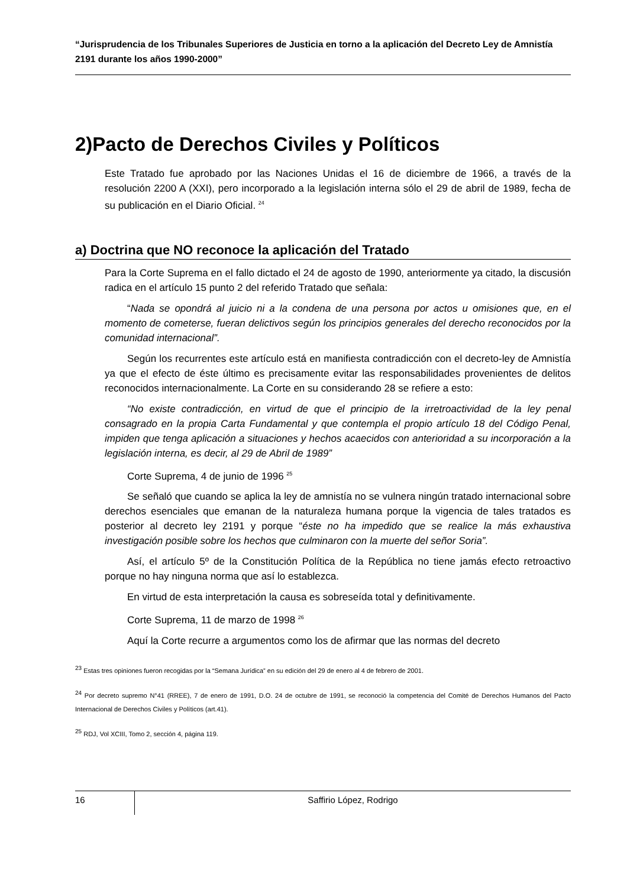“Jurisprudencia de los Tribunales Superiores de Justicia en torno a la aplicación del Decreto Ley de Amnistía 2191 durante los años 1990-2000”
2)Pacto de Derechos Civiles y Políticos
Este Tratado fue aprobado por las Naciones Unidas el 16 de diciembre de 1966, a través de la resolución 2200 A (XXI), pero incorporado a la legislación interna sólo el 29 de abril de 1989, fecha de su publicación en el Diario Oficial. <sup>24</sup>
a) Doctrina que NO reconoce la aplicación del Tratado
Para la Corte Suprema en el fallo dictado el 24 de agosto de 1990, anteriormente ya citado, la discusión radica en el artículo 15 punto 2 del referido Tratado que señala:
“Nada se opondrá al juicio ni a la condena de una persona por actos u omisiones que, en el momento de cometerse, fueran delictivos según los principios generales del derecho reconocidos por la comunidad internacional”.
Según los recurrentes este artículo está en manifiesta contradicción con el decreto-ley de Amnistía ya que el efecto de éste último es precisamente evitar las responsabilidades provenientes de delitos reconocidos internacionalmente. La Corte en su considerando 28 se refiere a esto:
“No existe contradicción, en virtud de que el principio de la irretroactividad de la ley penal consagrado en la propia Carta Fundamental y que contempla el propio artículo 18 del Código Penal, impiden que tenga aplicación a situaciones y hechos acaecidos con anterioridad a su incorporación a la legislación interna, es decir, al 29 de Abril de 1989”
Corte Suprema, 4 de junio de 1996 <sup>25</sup>
Se señaló que cuando se aplica la ley de amnistía no se vulnera ningún tratado internacional sobre derechos esenciales que emanan de la naturaleza humana porque la vigencia de tales tratados es posterior al decreto ley 2191 y porque “éste no ha impedido que se realice la más exhaustiva investigación posible sobre los hechos que culminaron con la muerte del señor Soria”.
Así, el artículo 5º de la Constitución Política de la República no tiene jamás efecto retroactivo porque no hay ninguna norma que así lo establezca.
En virtud de esta interpretación la causa es sobreseída total y definitivamente.
Corte Suprema, 11 de marzo de 1998 <sup>26</sup>
Aquí la Corte recurre a argumentos como los de afirmar que las normas del decreto
<sup>23</sup> Estas tres opiniones fueron recogidas por la “Semana Jurídica” en su edición del 29 de enero al 4 de febrero de 2001.
<sup>24</sup> Por decreto supremo N°41 (RREE), 7 de enero de 1991, D.O. 24 de octubre de 1991, se reconoció la competencia del Comité de Derechos Humanos del Pacto Internacional de Derechos Civiles y Políticos (art.41).
<sup>25</sup> RDJ, Vol XCIII, Tomo 2, sección 4, página 119.
16
Saffirio López, Rodrigo